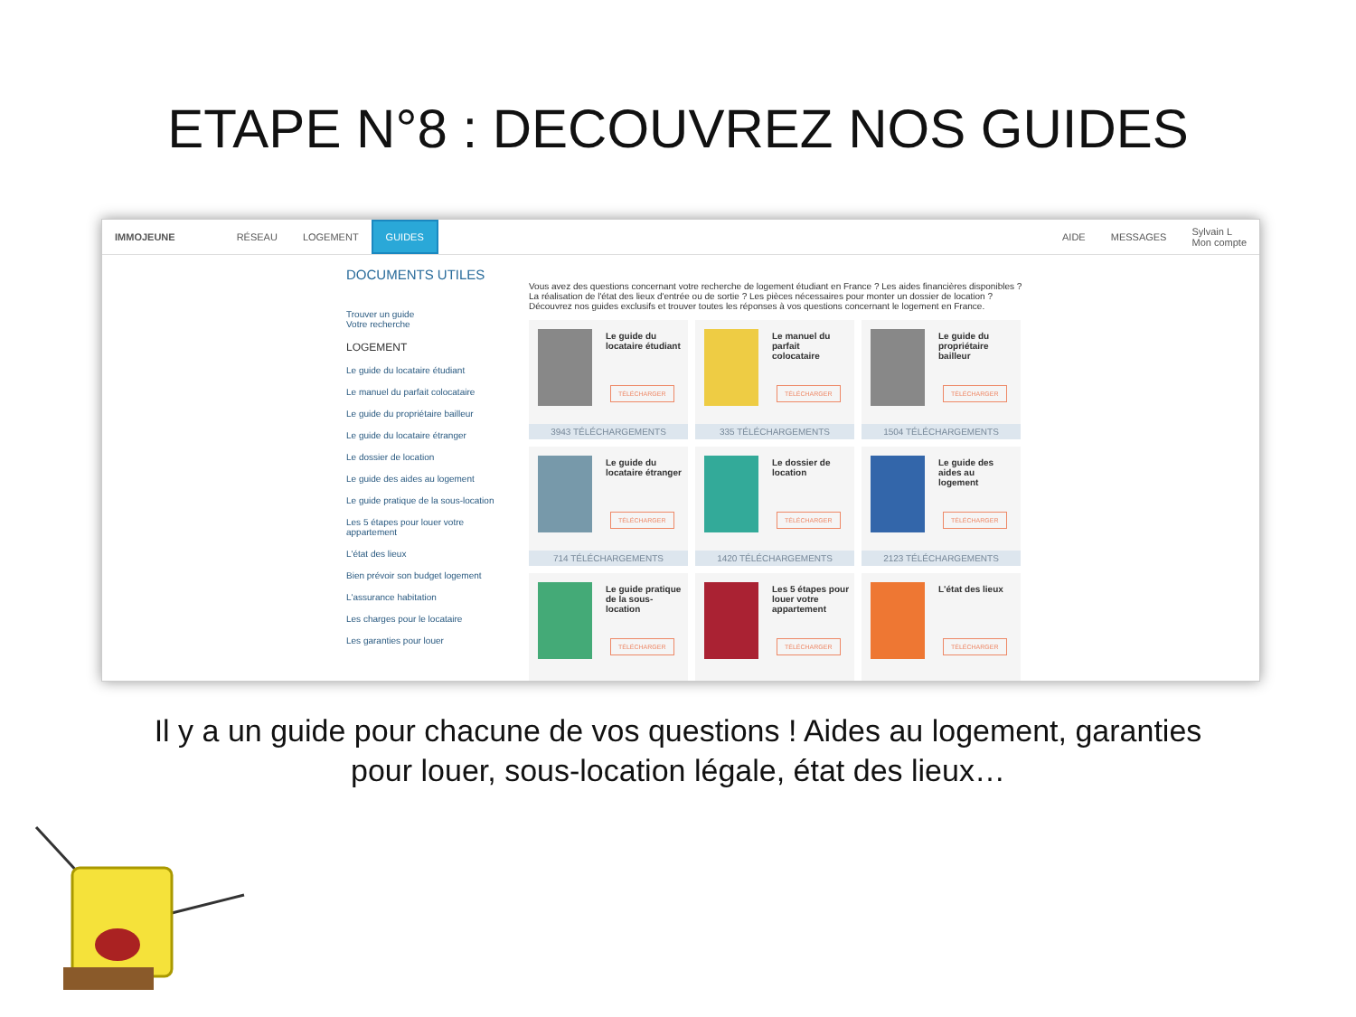ETAPE N°8 : DECOUVREZ NOS GUIDES
IMMOJEUNE RÉSEAU LOGEMENT GUIDES AIDE MESSAGES Sylvain L
Mon compte
DOCUMENTS UTILES
Trouver un guide
Votre recherche
LOGEMENT
Le guide du locataire étudiant
Le manuel du parfait colocataire
Le guide du propriétaire bailleur
Le guide du locataire étranger
Le dossier de location
Le guide des aides au logement
Le guide pratique de la sous-location
Les 5 étapes pour louer votre appartement
L'état des lieux
Bien prévoir son budget logement
L'assurance habitation
Les charges pour le locataire
Les garanties pour louer
Vous avez des questions concernant votre recherche de logement étudiant en France ? Les aides financières disponibles ? La réalisation de l'état des lieux d'entrée ou de sortie ? Les pièces nécessaires pour monter un dossier de location ? Découvrez nos guides exclusifs et trouver toutes les réponses à vos questions concernant le logement en France.
Le guide du locataire étudiant
TÉLÉCHARGER
3943 TÉLÉCHARGEMENTS
Le manuel du parfait colocataire
TÉLÉCHARGER
335 TÉLÉCHARGEMENTS
Le guide du propriétaire bailleur
TÉLÉCHARGER
1504 TÉLÉCHARGEMENTS
Le guide du locataire étranger
TÉLÉCHARGER
714 TÉLÉCHARGEMENTS
Le dossier de location
TÉLÉCHARGER
1420 TÉLÉCHARGEMENTS
Le guide des aides au logement
TÉLÉCHARGER
2123 TÉLÉCHARGEMENTS
Le guide pratique de la sous-location
TÉLÉCHARGER
Les 5 étapes pour louer votre appartement
TÉLÉCHARGER
L'état des lieux
TÉLÉCHARGER
Il y a un guide pour chacune de vos questions ! Aides au logement, garanties
pour louer, sous-location légale, état des lieux…